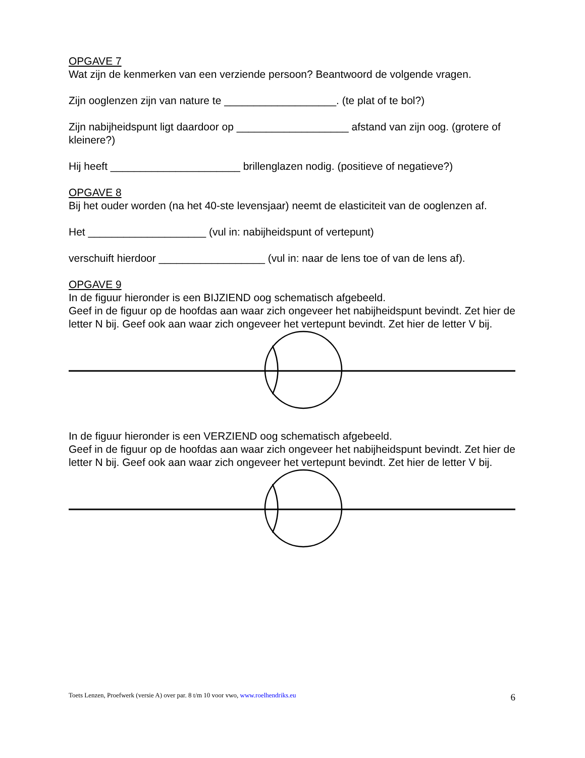OPGAVE 7
Wat zijn de kenmerken van een verziende persoon? Beantwoord de volgende vragen.
Zijn ooglenzen zijn van nature te ___________________. (te plat of te bol?)
Zijn nabijheidspunt ligt daardoor op ___________________ afstand van zijn oog. (grotere of kleinere?)
Hij heeft ______________________ brillenglazen nodig. (positieve of negatieve?)
OPGAVE 8
Bij het ouder worden (na het 40-ste levensjaar) neemt de elasticiteit van de ooglenzen af.
Het ____________________ (vul in: nabijheidspunt of vertepunt)
verschuift hierdoor __________________ (vul in: naar de lens toe of van de lens af).
OPGAVE 9
In de figuur hieronder is een BIJZIEND oog schematisch afgebeeld.
Geef in de figuur op de hoofdas aan waar zich ongeveer het nabijheidspunt bevindt. Zet hier de letter N bij. Geef ook aan waar zich ongeveer het vertepunt bevindt. Zet hier de letter V bij.
In de figuur hieronder is een VERZIEND oog schematisch afgebeeld.
Geef in de figuur op de hoofdas aan waar zich ongeveer het nabijheidspunt bevindt. Zet hier de letter N bij. Geef ook aan waar zich ongeveer het vertepunt bevindt. Zet hier de letter V bij.
Toets Lenzen, Proefwerk (versie A) over par. 8 t/m 10 voor vwo, www.roelhendriks.eu 6